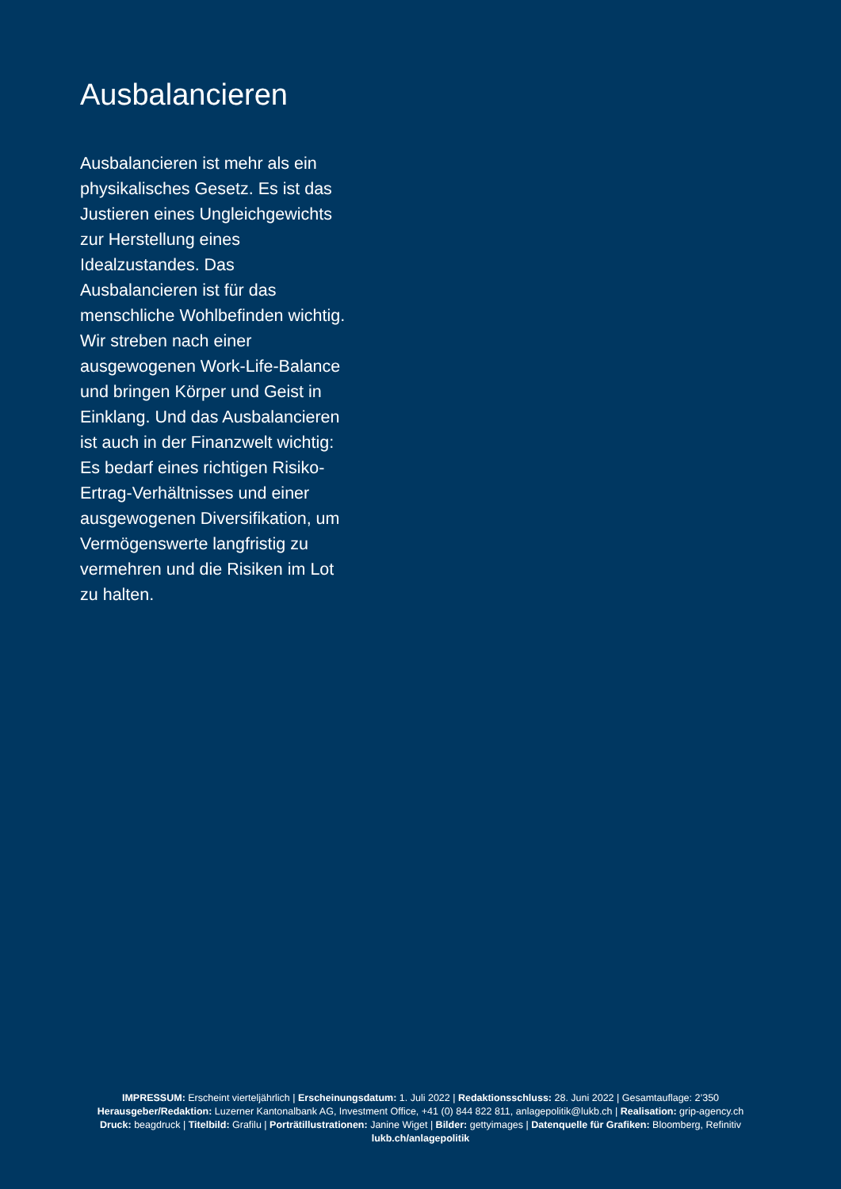Ausbalancieren
Ausbalancieren ist mehr als ein physikalisches Gesetz. Es ist das Justieren eines Ungleichgewichts zur Herstellung eines Idealzustandes. Das Ausbalancieren ist für das menschliche Wohlbefinden wichtig. Wir streben nach einer ausgewogenen Work-Life-Balance und bringen Körper und Geist in Einklang. Und das Ausbalancieren ist auch in der Finanzwelt wichtig: Es bedarf eines richtigen Risiko-Ertrag-Verhältnisses und einer ausgewogenen Diversifikation, um Vermögenswerte langfristig zu vermehren und die Risiken im Lot zu halten.
IMPRESSUM: Erscheint vierteljährlich | Erscheinungsdatum: 1. Juli 2022 | Redaktionsschluss: 28. Juni 2022 | Gesamtauflage: 2’350
Herausgeber/Redaktion: Luzerner Kantonalbank AG, Investment Office, +41 (0) 844 822 811, anlagepolitik@lukb.ch | Realisation: grip-agency.ch
Druck: beagdruck | Titelbild: Grafilu | Porträtillustrationen: Janine Wiget | Bilder: gettyimages | Datenquelle für Grafiken: Bloomberg, Refinitiv
lukb.ch/anlagepolitik